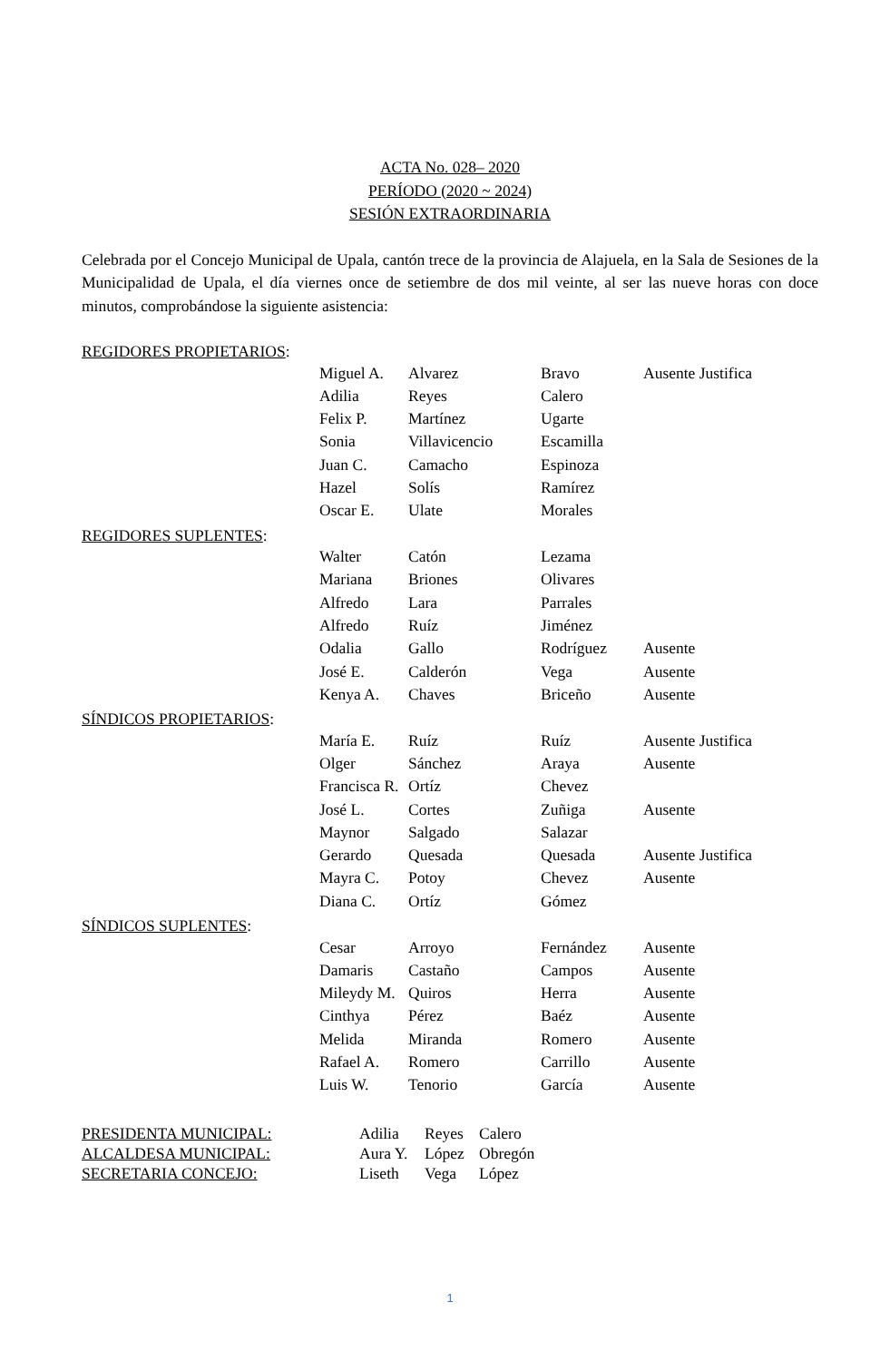ACTA No. 028– 2020
PERÍODO (2020 ~ 2024)
SESIÓN EXTRAORDINARIA
Celebrada por el Concejo Municipal de Upala, cantón trece de la provincia de Alajuela, en la Sala de Sesiones de la Municipalidad de Upala, el día viernes once de setiembre de dos mil veinte, al ser las nueve horas con doce minutos, comprobándose la siguiente asistencia:
REGIDORES PROPIETARIOS:
| Miguel A. | Alvarez | Bravo | Ausente Justifica |
| Adilia | Reyes | Calero | |
| Felix P. | Martínez | Ugarte | |
| Sonia | Villavicencio | Escamilla | |
| Juan C. | Camacho | Espinoza | |
| Hazel | Solís | Ramírez | |
| Oscar E. | Ulate | Morales | |
REGIDORES SUPLENTES:
| Walter | Catón | Lezama | |
| Mariana | Briones | Olivares | |
| Alfredo | Lara | Parrales | |
| Alfredo | Ruíz | Jiménez | |
| Odalia | Gallo | Rodríguez | Ausente |
| José E. | Calderón | Vega | Ausente |
| Kenya A. | Chaves | Briceño | Ausente |
SÍNDICOS PROPIETARIOS:
| María E. | Ruíz | Ruíz | Ausente Justifica |
| Olger | Sánchez | Araya | Ausente |
| Francisca R. | Ortíz | Chevez | |
| José L. | Cortes | Zuñiga | Ausente |
| Maynor | Salgado | Salazar | |
| Gerardo | Quesada | Quesada | Ausente Justifica |
| Mayra C. | Potoy | Chevez | Ausente |
| Diana C. | Ortíz | Gómez | |
SÍNDICOS SUPLENTES:
| Cesar | Arroyo | Fernández | Ausente |
| Damaris | Castaño | Campos | Ausente |
| Mileydy M. | Quiros | Herra | Ausente |
| Cinthya | Pérez | Baéz | Ausente |
| Melida | Miranda | Romero | Ausente |
| Rafael A. | Romero | Carrillo | Ausente |
| Luis W. | Tenorio | García | Ausente |
| PRESIDENTA MUNICIPAL: | Adilia | Reyes | Calero |
| ALCALDESA MUNICIPAL: | Aura Y. | López | Obregón |
| SECRETARIA CONCEJO: | Liseth | Vega | López |
1